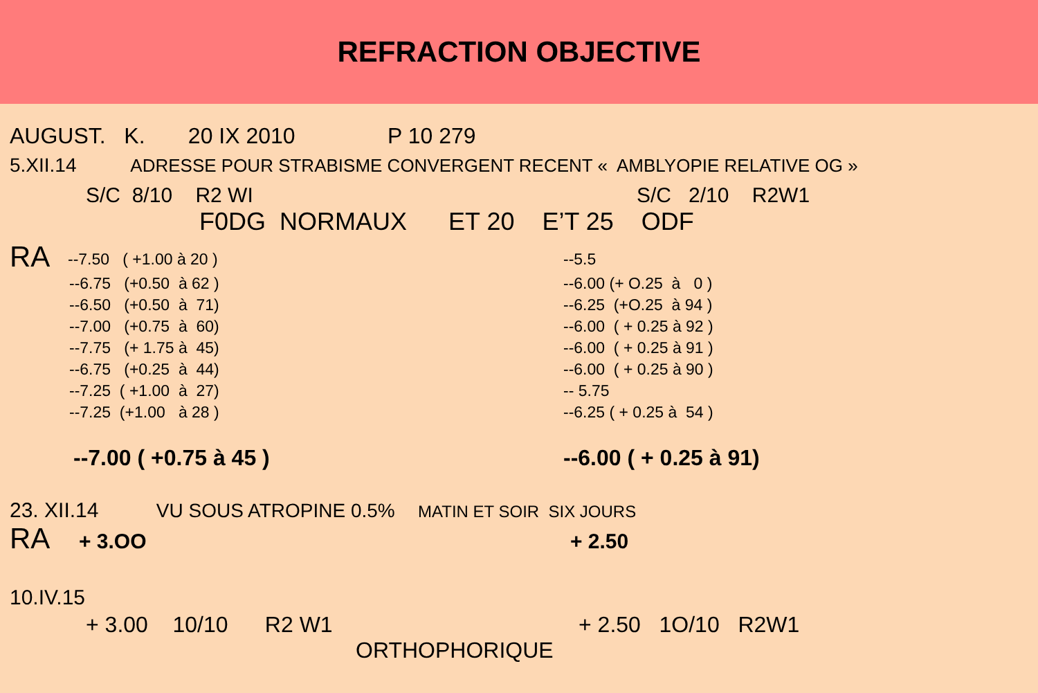REFRACTION OBJECTIVE
AUGUST. K. 20 IX 2010 P 10 279
5.XII.14 ADRESSE POUR STRABISME CONVERGENT RECENT « AMBLYOPIE RELATIVE OG »
S/C 8/10 R2 WI S/C 2/10 R2W1
F0DG NORMAUX ET 20 E’T 25 ODF
RA
--7.50 ( +1.00 à 20 ) --5.5
--6.75 (+0.50 à 62 ) --6.00 (+ O.25 à 0 )
--6.50 (+0.50 à 71) --6.25 (+O.25 à 94 )
--7.00 (+0.75 à 60) --6.00 ( + 0.25 à 92 )
--7.75 (+ 1.75 à 45) --6.00 ( + 0.25 à 91 )
--6.75 (+0.25 à 44) --6.00 ( + 0.25 à 90 )
--7.25 ( +1.00 à 27) -- 5.75
--7.25 (+1.00 à 28 ) --6.25 ( + 0.25 à 54 )
--7.00 ( +0.75 à 45 ) --6.00 ( + 0.25 à 91)
23. XII.14 VU SOUS ATROPINE 0.5% MATIN ET SOIR SIX JOURS
RA + 3.OO + 2.50
10.IV.15
+ 3.00 10/10 R2 W1 + 2.50 1O/10 R2W1
ORTHOPHORIQUE